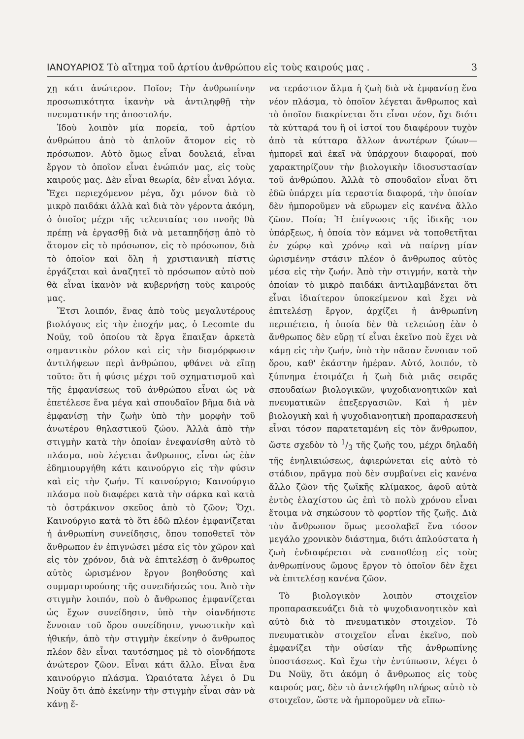ΙΑΝΟΥΑΡΙΟΣ Τὸ αἴτημα τοῦ ἀρτίου ἀνθρώπου εἰς τοὺς καιρούς μας . 3
χῃ κάτι ἀνώτερον. Ποῖον; Τὴν ἀνθρωπίνην προσωπικότητα ἱκανὴν νὰ ἀντιληφθῇ τὴν πνευματικήν της ἀποστολήν.
Ἰδοὺ λοιπὸν μία πορεία, τοῦ ἀρτίου ἀνθρώπου ἀπὸ τὸ ἁπλοῦν ἄτομον εἰς τὸ πρόσωπον. Αὐτὸ ὅμως εἶναι δουλειά, εἶναι ἔργον τὸ ὁποῖον εἶναι ἐνώπιόν μας, εἰς τοὺς καιρούς μας. Δὲν εἶναι θεωρία, δὲν εἶναι λόγια. Ἔχει περιεχόμενον μέγα, ὄχι μόνον διὰ τὸ μικρὸ παιδάκι ἀλλὰ καὶ διὰ τὸν γέροντα ἀκόμη, ὁ ὁποῖος μέχρι τῆς τελευταίας του πνοῆς θὰ πρέπῃ νὰ ἐργασθῇ διὰ νὰ μεταπηδήσῃ ἀπὸ τὸ ἄτομον εἰς τὸ πρόσωπον, εἰς τὸ πρόσωπον, διὰ τὸ ὁποῖον καὶ ὅλη ἡ χριστιανικὴ πίστις ἐργάζεται καὶ ἀναζητεῖ τὸ πρόσωπον αὐτὸ ποὺ θὰ εἶναι ἱκανὸν νὰ κυβερνήσῃ τοὺς καιρούς μας.
Ἔτσι λοιπόν, ἕνας ἀπὸ τοὺς μεγαλυτέρους βιολόγους εἰς τὴν ἐποχήν μας, ὁ Lecomte du Noüy, τοῦ ὁποίου τὰ ἔργα ἔπαιξαν ἀρκετὰ σημαντικὸν ρόλον καὶ εἰς τὴν διαμόρφωσιν ἀντιλήψεων περὶ ἀνθρώπου, φθάνει νὰ εἴπῃ τοῦτο: ὅτι ἡ φύσις μέχρι τοῦ σχηματισμοῦ καὶ τῆς ἐμφανίσεως τοῦ ἀνθρώπου εἶναι ὡς νὰ ἐπετέλεσε ἕνα μέγα καὶ σπουδαῖον βῆμα διὰ νὰ ἐμφανίσῃ τὴν ζωὴν ὑπὸ τὴν μορφὴν τοῦ ἀνωτέρου θηλαστικοῦ ζώου. Ἀλλὰ ἀπὸ τὴν στιγμὴν κατὰ τὴν ὁποίαν ἐνεφανίσθη αὐτὸ τὸ πλάσμα, ποὺ λέγεται ἄνθρωπος, εἶναι ὡς ἐὰν ἐδημιουργήθη κάτι καινούργιο εἰς τὴν φύσιν καὶ εἰς τὴν ζωήν. Τί καινούργιο; Καινούργιο πλάσμα ποὺ διαφέρει κατὰ τὴν σάρκα καὶ κατὰ τὸ ὀστράκινον σκεῦος ἀπὸ τὸ ζῶον; Ὄχι. Καινούργιο κατὰ τὸ ὅτι ἐδῶ πλέον ἐμφανίζεται ἡ ἀνθρωπίνη συνείδησις, ὅπου τοποθετεῖ τὸν ἄνθρωπον ἐν ἐπιγνώσει μέσα εἰς τὸν χῶρον καὶ εἰς τὸν χρόνον, διὰ νὰ ἐπιτελέσῃ ὁ ἄνθρωπος αὐτὸς ὡρισμένον ἔργον βοηθούσης καὶ συμμαρτυρούσης τῆς συνειδήσεώς του. Ἀπὸ τὴν στιγμὴν λοιπόν, ποὺ ὁ ἄνθρωπος ἐμφανίζεται ὡς ἔχων συνείδησιν, ὑπὸ τὴν οἱανδήποτε ἔννοιαν τοῦ ὅρου συνείδησιν, γνωστικὴν καὶ ἠθικήν, ἀπὸ τὴν στιγμὴν ἐκείνην ὁ ἄνθρωπος πλέον δὲν εἶναι ταυτόσημος μὲ τὸ οἱονδήποτε ἀνώτερον ζῶον. Εἶναι κάτι ἄλλο. Εἶναι ἕνα καινούργιο πλάσμα. Ὡραιότατα λέγει ὁ Du Noüy ὅτι ἀπὸ ἐκείνην τὴν στιγμὴν εἶναι σὰν νὰ κάνῃ ἕ-
να τεράστιον ἅλμα ἡ ζωὴ διὰ νὰ ἐμφανίσῃ ἕνα νέον πλάσμα, τὸ ὁποῖον λέγεται ἄνθρωπος καὶ τὸ ὁποῖον διακρίνεται ὅτι εἶναι νέον, ὄχι διότι τὰ κύτταρά του ἢ οἱ ἱστοί του διαφέρουν τυχὸν ἀπὸ τὰ κύτταρα ἄλλων ἀνωτέρων ζώων—ἠμπορεῖ καὶ ἐκεῖ νὰ ὑπάρχουν διαφοραί, ποὺ χαρακτηρίζουν τὴν βιολογικὴν ἰδιοσυστασίαν τοῦ ἀνθρώπου. Ἀλλὰ τὸ σπουδαῖον εἶναι ὅτι ἐδῶ ὑπάρχει μία τεραστία διαφορά, τὴν ὁποίαν δὲν ἠμποροῦμεν νὰ εὕρωμεν εἰς κανένα ἄλλο ζῶον. Ποία; Ἡ ἐπίγνωσις τῆς ἰδικῆς του ὑπάρξεως, ἡ ὁποία τὸν κάμνει νὰ τοποθετῆται ἐν χώρῳ καὶ χρόνῳ καὶ νὰ παίρνῃ μίαν ὡρισμένην στάσιν πλέον ὁ ἄνθρωπος αὐτὸς μέσα εἰς τὴν ζωήν. Ἀπὸ τὴν στιγμήν, κατὰ τὴν ὁποίαν τὸ μικρὸ παιδάκι ἀντιλαμβάνεται ὅτι εἶναι ἰδιαίτερον ὑποκείμενον καὶ ἔχει νὰ ἐπιτελέσῃ ἔργον, ἀρχίζει ἡ ἀνθρωπίνη περιπέτεια, ἡ ὁποία δὲν θὰ τελειώσῃ ἐὰν ὁ ἄνθρωπος δὲν εὕρῃ τί εἶναι ἐκεῖνο ποὺ ἔχει νὰ κάμῃ εἰς τὴν ζωήν, ὑπὸ τὴν πᾶσαν ἔννοιαν τοῦ ὅρου, καθ' ἑκάστην ἡμέραν. Αὐτό, λοιπόν, τὸ ξύπνημα ἑτοιμάζει ἡ ζωὴ διὰ μιᾶς σειρᾶς σπουδαίων βιολογικῶν, ψυχοδιανοητικῶν καὶ πνευματικῶν ἐπεξεργασιῶν. Καὶ ἡ μὲν βιολογικὴ καὶ ἡ ψυχοδιανοητικὴ προπαρασκευὴ εἶναι τόσον παρατεταμένη εἰς τὸν ἄνθρωπον, ὥστε σχεδὸν τὸ 1/3 τῆς ζωῆς του, μέχρι δηλαδὴ τῆς ἐνηλικιώσεως, ἀφιερώνεται εἰς αὐτὸ τὸ στάδιον, πρᾶγμα ποὺ δὲν συμβαίνει εἰς κανένα ἄλλο ζῶον τῆς ζωϊκῆς κλίμακος, ἀφοῦ αὐτὰ ἐντὸς ἐλαχίστου ὡς ἐπὶ τὸ πολὺ χρόνου εἶναι ἕτοιμα νὰ σηκώσουν τὸ φορτίον τῆς ζωῆς. Διὰ τὸν ἄνθρωπον ὅμως μεσολαβεῖ ἕνα τόσον μεγάλο χρονικὸν διάστημα, διότι ἁπλούστατα ἡ ζωὴ ἐνδιαφέρεται νὰ εναποθέσῃ εἰς τοὺς ἀνθρωπίνους ὤμους ἔργον τὸ ὁποῖον δὲν ἔχει νὰ ἐπιτελέσῃ κανένα ζῶον.
Τὸ βιολογικὸν λοιπὸν στοιχεῖον προπαρασκευάζει διὰ τὸ ψυχοδιανοητικὸν καὶ αὐτὸ διὰ τὸ πνευματικὸν στοιχεῖον. Τὸ πνευματικὸν στοιχεῖον εἶναι ἐκεῖνο, ποὺ ἐμφανίζει τὴν οὐσίαν τῆς ἀνθρωπίνης ὑποστάσεως. Καὶ ἔχω τὴν ἐντύπωσιν, λέγει ὁ Du Noüy, ὅτι ἀκόμη ὁ ἄνθρωπος εἰς τοὺς καιρούς μας, δὲν τὸ ἀντελήφθη πλήρως αὐτὸ τὸ στοιχεῖον, ὥστε νὰ ἠμποροῦμεν νὰ εἴπω-